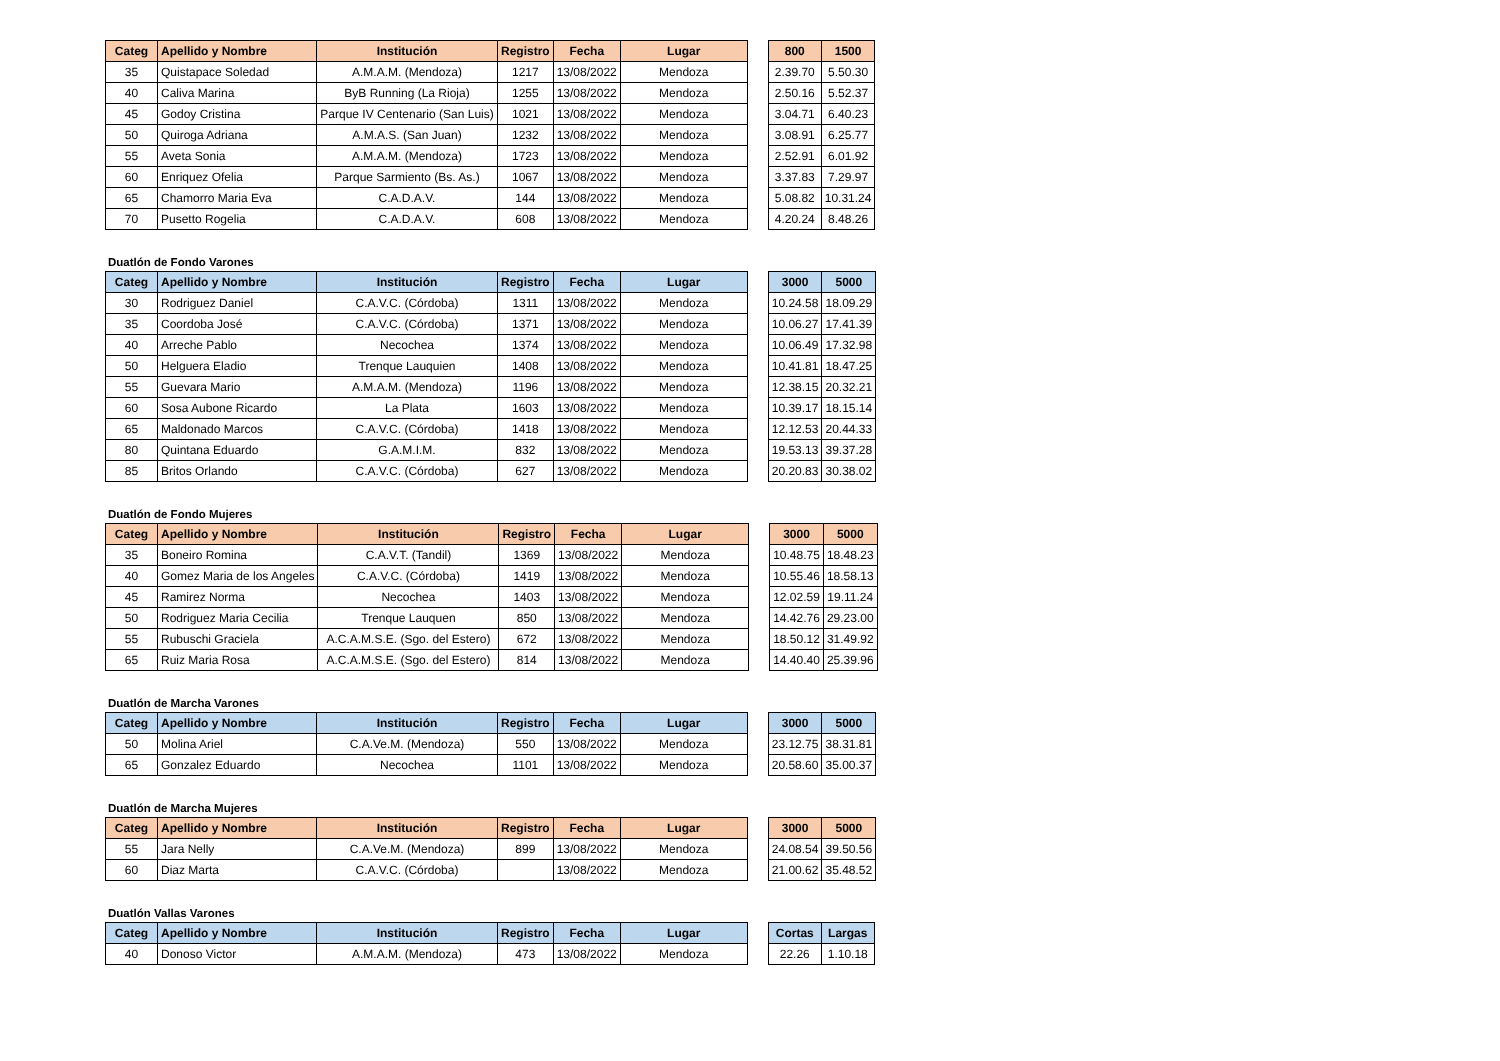| Categ | Apellido y Nombre | Institución | Registro | Fecha | Lugar |
| --- | --- | --- | --- | --- | --- |
| 35 | Quistapace Soledad | A.M.A.M. (Mendoza) | 1217 | 13/08/2022 | Mendoza |
| 40 | Caliva Marina | ByB Running (La Rioja) | 1255 | 13/08/2022 | Mendoza |
| 45 | Godoy Cristina | Parque IV Centenario (San Luis) | 1021 | 13/08/2022 | Mendoza |
| 50 | Quiroga Adriana | A.M.A.S. (San Juan) | 1232 | 13/08/2022 | Mendoza |
| 55 | Aveta Sonia | A.M.A.M. (Mendoza) | 1723 | 13/08/2022 | Mendoza |
| 60 | Enriquez Ofelia | Parque Sarmiento (Bs. As.) | 1067 | 13/08/2022 | Mendoza |
| 65 | Chamorro Maria Eva | C.A.D.A.V. | 144 | 13/08/2022 | Mendoza |
| 70 | Pusetto Rogelia | C.A.D.A.V. | 608 | 13/08/2022 | Mendoza |
| 800 | 1500 |
| --- | --- |
| 2.39.70 | 5.50.30 |
| 2.50.16 | 5.52.37 |
| 3.04.71 | 6.40.23 |
| 3.08.91 | 6.25.77 |
| 2.52.91 | 6.01.92 |
| 3.37.83 | 7.29.97 |
| 5.08.82 | 10.31.24 |
| 4.20.24 | 8.48.26 |
Duatlón de Fondo Varones
| Categ | Apellido y Nombre | Institución | Registro | Fecha | Lugar |
| --- | --- | --- | --- | --- | --- |
| 30 | Rodriguez Daniel | C.A.V.C. (Córdoba) | 1311 | 13/08/2022 | Mendoza |
| 35 | Coordoba José | C.A.V.C. (Córdoba) | 1371 | 13/08/2022 | Mendoza |
| 40 | Arreche Pablo | Necochea | 1374 | 13/08/2022 | Mendoza |
| 50 | Helguera Eladio | Trenque Lauquien | 1408 | 13/08/2022 | Mendoza |
| 55 | Guevara Mario | A.M.A.M. (Mendoza) | 1196 | 13/08/2022 | Mendoza |
| 60 | Sosa Aubone Ricardo | La Plata | 1603 | 13/08/2022 | Mendoza |
| 65 | Maldonado Marcos | C.A.V.C. (Córdoba) | 1418 | 13/08/2022 | Mendoza |
| 80 | Quintana Eduardo | G.A.M.I.M. | 832 | 13/08/2022 | Mendoza |
| 85 | Britos Orlando | C.A.V.C. (Córdoba) | 627 | 13/08/2022 | Mendoza |
| 3000 | 5000 |
| --- | --- |
| 10.24.58 | 18.09.29 |
| 10.06.27 | 17.41.39 |
| 10.06.49 | 17.32.98 |
| 10.41.81 | 18.47.25 |
| 12.38.15 | 20.32.21 |
| 10.39.17 | 18.15.14 |
| 12.12.53 | 20.44.33 |
| 19.53.13 | 39.37.28 |
| 20.20.83 | 30.38.02 |
Duatlón de Fondo Mujeres
| Categ | Apellido y Nombre | Institución | Registro | Fecha | Lugar |
| --- | --- | --- | --- | --- | --- |
| 35 | Boneiro Romina | C.A.V.T. (Tandil) | 1369 | 13/08/2022 | Mendoza |
| 40 | Gomez Maria de los Angeles | C.A.V.C. (Córdoba) | 1419 | 13/08/2022 | Mendoza |
| 45 | Ramirez Norma | Necochea | 1403 | 13/08/2022 | Mendoza |
| 50 | Rodriguez Maria Cecilia | Trenque Lauquen | 850 | 13/08/2022 | Mendoza |
| 55 | Rubuschi Graciela | A.C.A.M.S.E. (Sgo. del Estero) | 672 | 13/08/2022 | Mendoza |
| 65 | Ruiz Maria Rosa | A.C.A.M.S.E. (Sgo. del Estero) | 814 | 13/08/2022 | Mendoza |
| 3000 | 5000 |
| --- | --- |
| 10.48.75 | 18.48.23 |
| 10.55.46 | 18.58.13 |
| 12.02.59 | 19.11.24 |
| 14.42.76 | 29.23.00 |
| 18.50.12 | 31.49.92 |
| 14.40.40 | 25.39.96 |
Duatlón de Marcha Varones
| Categ | Apellido y Nombre | Institución | Registro | Fecha | Lugar |
| --- | --- | --- | --- | --- | --- |
| 50 | Molina Ariel | C.A.Ve.M. (Mendoza) | 550 | 13/08/2022 | Mendoza |
| 65 | Gonzalez Eduardo | Necochea | 1101 | 13/08/2022 | Mendoza |
| 3000 | 5000 |
| --- | --- |
| 23.12.75 | 38.31.81 |
| 20.58.60 | 35.00.37 |
Duatlón de Marcha Mujeres
| Categ | Apellido y Nombre | Institución | Registro | Fecha | Lugar |
| --- | --- | --- | --- | --- | --- |
| 55 | Jara Nelly | C.A.Ve.M. (Mendoza) | 899 | 13/08/2022 | Mendoza |
| 60 | Diaz Marta | C.A.V.C. (Córdoba) | | 13/08/2022 | Mendoza |
| 3000 | 5000 |
| --- | --- |
| 24.08.54 | 39.50.56 |
| 21.00.62 | 35.48.52 |
Duatlón Vallas Varones
| Categ | Apellido y Nombre | Institución | Registro | Fecha | Lugar |
| --- | --- | --- | --- | --- | --- |
| 40 | Donoso Victor | A.M.A.M. (Mendoza) | 473 | 13/08/2022 | Mendoza |
| Cortas | Largas |
| --- | --- |
| 22.26 | 1.10.18 |